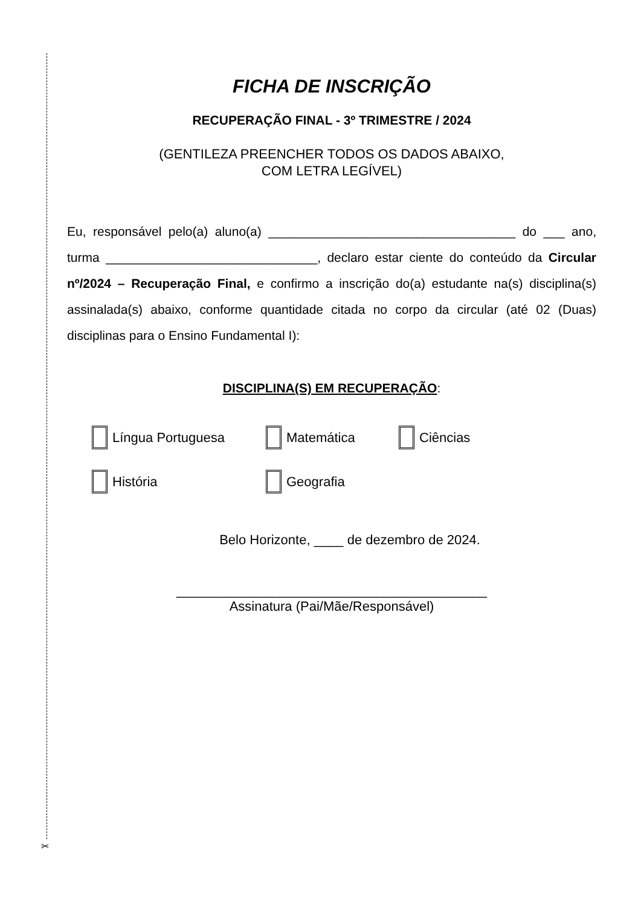✂
FICHA DE INSCRIÇÃO
RECUPERAÇÃO FINAL - 3º TRIMESTRE / 2024
(GENTILEZA PREENCHER TODOS OS DADOS ABAIXO,
COM LETRA LEGÍVEL)
Eu, responsável pelo(a) aluno(a) ___________________________________ do ___ ano, turma ______________________________, declaro estar ciente do conteúdo da Circular nº/2024 – Recuperação Final, e confirmo a inscrição do(a) estudante na(s) disciplina(s) assinalada(s) abaixo, conforme quantidade citada no corpo da circular (até 02 (Duas) disciplinas para o Ensino Fundamental I):
DISCIPLINA(S) EM RECUPERAÇÃO:
Língua Portuguesa Matemática Ciências
História Geografia
Belo Horizonte, ____ de dezembro de 2024.
__________________________________________
Assinatura (Pai/Mãe/Responsável)